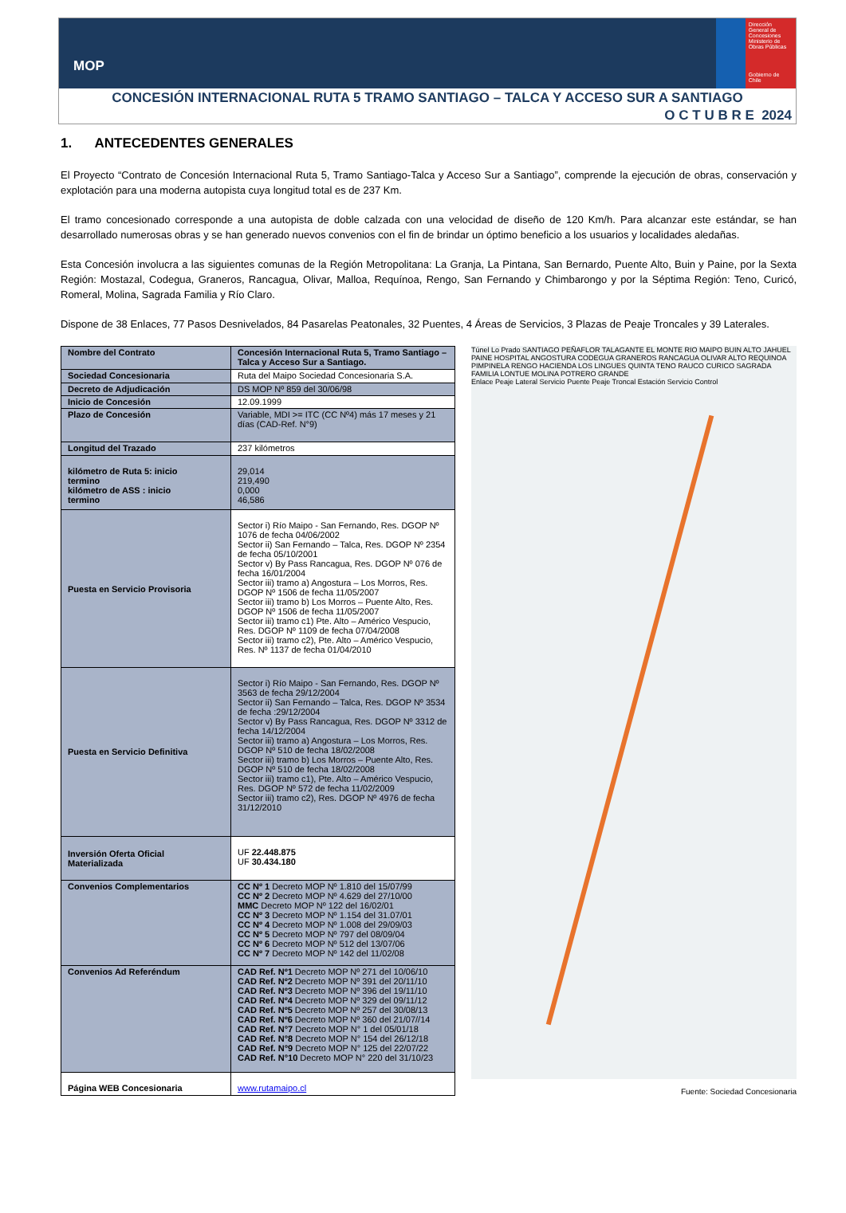MOP
Dirección General de Concesiones
Ministerio de Obras Públicas
Gobierno de Chile
CONCESIÓN INTERNACIONAL RUTA 5 TRAMO SANTIAGO – TALCA Y ACCESO SUR A SANTIAGO
O C T U B R E 2024
1. ANTECEDENTES GENERALES
El Proyecto “Contrato de Concesión Internacional Ruta 5, Tramo Santiago-Talca y Acceso Sur a Santiago”, comprende la ejecución de obras, conservación y explotación para una moderna autopista cuya longitud total es de 237 Km.
El tramo concesionado corresponde a una autopista de doble calzada con una velocidad de diseño de 120 Km/h. Para alcanzar este estándar, se han desarrollado numerosas obras y se han generado nuevos convenios con el fin de brindar un óptimo beneficio a los usuarios y localidades aledañas.
Esta Concesión involucra a las siguientes comunas de la Región Metropolitana: La Granja, La Pintana, San Bernardo, Puente Alto, Buin y Paine, por la Sexta Región: Mostazal, Codegua, Graneros, Rancagua, Olivar, Malloa, Requínoa, Rengo, San Fernando y Chimbarongo y por la Séptima Región: Teno, Curicó, Romeral, Molina, Sagrada Familia y Río Claro.
Dispone de 38 Enlaces, 77 Pasos Desnivelados, 84 Pasarelas Peatonales, 32 Puentes, 4 Áreas de Servicios, 3 Plazas de Peaje Troncales y 39 Laterales.
| Nombre del Contrato | Concesión Internacional Ruta 5, Tramo Santiago – Talca y Acceso Sur a Santiago. |
| Sociedad Concesionaria | Ruta del Maipo Sociedad Concesionaria S.A. |
| Decreto de Adjudicación | DS MOP Nº 859 del 30/06/98 |
| Inicio de Concesión | 12.09.1999 |
| Plazo de Concesión | Variable, MDI >= ITC (CC Nº4) más 17 meses y 21 días (CAD-Ref. N°9) |
| Longitud del Trazado | 237 kilómetros |
| kilómetro de Ruta 5: inicio termino kilómetro de ASS : inicio termino | 29,014 219,490 0,000 46,586 |
| Puesta en Servicio Provisoria | Sector i) Río Maipo - San Fernando, Res. DGOP Nº 1076 de fecha 04/06/2002 Sector ii) San Fernando – Talca, Res. DGOP Nº 2354 de fecha 05/10/2001 Sector v) By Pass Rancagua, Res. DGOP Nº 076 de fecha 16/01/2004 Sector iii) tramo a) Angostura – Los Morros, Res. DGOP Nº 1506 de fecha 11/05/2007 Sector iii) tramo b) Los Morros – Puente Alto, Res. DGOP Nº 1506 de fecha 11/05/2007 Sector iii) tramo c1) Pte. Alto – Américo Vespucio, Res. DGOP Nº 1109 de fecha 07/04/2008 Sector iii) tramo c2), Pte. Alto – Américo Vespucio, Res. Nº 1137 de fecha 01/04/2010 |
| Puesta en Servicio Definitiva | Sector i) Río Maipo - San Fernando, Res. DGOP Nº 3563 de fecha 29/12/2004 Sector ii) San Fernando – Talca, Res. DGOP Nº 3534 de fecha :29/12/2004 Sector v) By Pass Rancagua, Res. DGOP Nº 3312 de fecha 14/12/2004 Sector iii) tramo a) Angostura – Los Morros, Res. DGOP Nº 510 de fecha 18/02/2008 Sector iii) tramo b) Los Morros – Puente Alto, Res. DGOP Nº 510 de fecha 18/02/2008 Sector iii) tramo c1), Pte. Alto – Américo Vespucio, Res. DGOP Nº 572 de fecha 11/02/2009 Sector iii) tramo c2), Res. DGOP Nº 4976 de fecha 31/12/2010 |
| Inversión Oferta Oficial Materializada | UF 22.448.875 UF 30.434.180 |
| Convenios Complementarios | CC Nº 1 Decreto MOP Nº 1.810 del 15/07/99 CC Nº 2 Decreto MOP Nº 4.629 del 27/10/00 MMC Decreto MOP Nº 122 del 16/02/01 CC Nº 3 Decreto MOP Nº 1.154 del 31.07/01 CC Nº 4 Decreto MOP Nº 1.008 del 29/09/03 CC Nº 5 Decreto MOP Nº 797 del 08/09/04 CC Nº 6 Decreto MOP Nº 512 del 13/07/06 CC Nº 7 Decreto MOP Nº 142 del 11/02/08 |
| Convenios Ad Referéndum | CAD Ref. Nº1 Decreto MOP Nº 271 del 10/06/10 CAD Ref. Nº2 Decreto MOP Nº 391 del 20/11/10 CAD Ref. Nº3 Decreto MOP Nº 396 del 19/11/10 CAD Ref. Nº4 Decreto MOP Nº 329 del 09/11/12 CAD Ref. Nº5 Decreto MOP Nº 257 del 30/08/13 CAD Ref. Nº6 Decreto MOP Nº 360 del 21/07//14 CAD Ref. N°7 Decreto MOP N° 1 del 05/01/18 CAD Ref. N°8 Decreto MOP N° 154 del 26/12/18 CAD Ref. N°9 Decreto MOP N° 125 del 22/07/22 CAD Ref. N°10 Decreto MOP N° 220 del 31/10/23 |
| Página WEB Concesionaria | www.rutamaipo.cl |
Túnel Lo Prado SANTIAGO PEÑAFLOR TALAGANTE EL MONTE RIO MAIPO BUIN ALTO JAHUEL PAINE HOSPITAL ANGOSTURA CODEGUA GRANEROS RANCAGUA OLIVAR ALTO REQUINOA PIMPINELA RENGO HACIENDA LOS LINGUES QUINTA TENO RAUCO CURICO SAGRADA FAMILIA LONTUE MOLINA POTRERO GRANDE
Enlace Peaje Lateral Servicio Puente Peaje Troncal Estación Servicio Control
Fuente: Sociedad Concesionaria